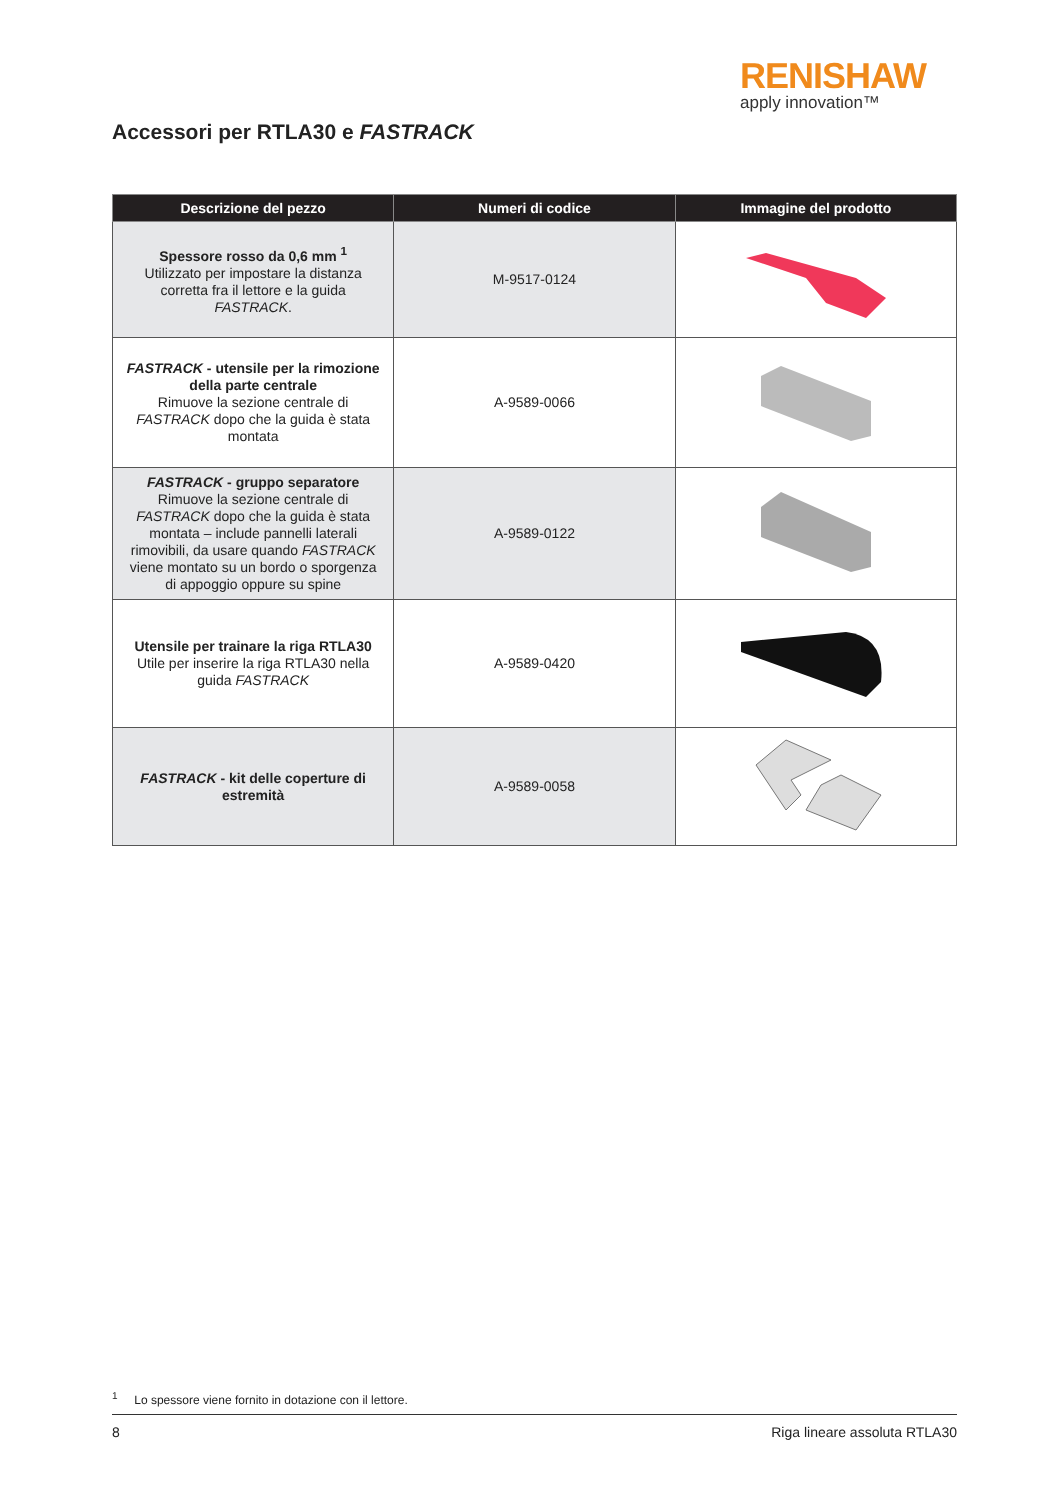RENISHAW
apply innovation™
Accessori per RTLA30 e FASTRACK
| Descrizione del pezzo | Numeri di codice | Immagine del prodotto |
| --- | --- | --- |
| Spessore rosso da 0,6 mm <sup>1</sup> Utilizzato per impostare la distanza corretta fra il lettore e la guida FASTRACK . | M-9517-0124 | |
| FASTRACK - utensile per la rimozione della parte centrale Rimuove la sezione centrale di FASTRACK dopo che la guida è stata montata | A-9589-0066 | |
| FASTRACK - gruppo separatore Rimuove la sezione centrale di FASTRACK dopo che la guida è stata montata – include pannelli laterali rimovibili, da usare quando FASTRACK viene montato su un bordo o sporgenza di appoggio oppure su spine | A-9589-0122 | |
| Utensile per trainare la riga RTLA30 Utile per inserire la riga RTLA30 nella guida FASTRACK | A-9589-0420 | |
| FASTRACK - kit delle coperture di estremità | A-9589-0058 | |
<sup>1</sup> Lo spessore viene fornito in dotazione con il lettore.
8 Riga lineare assoluta RTLA30